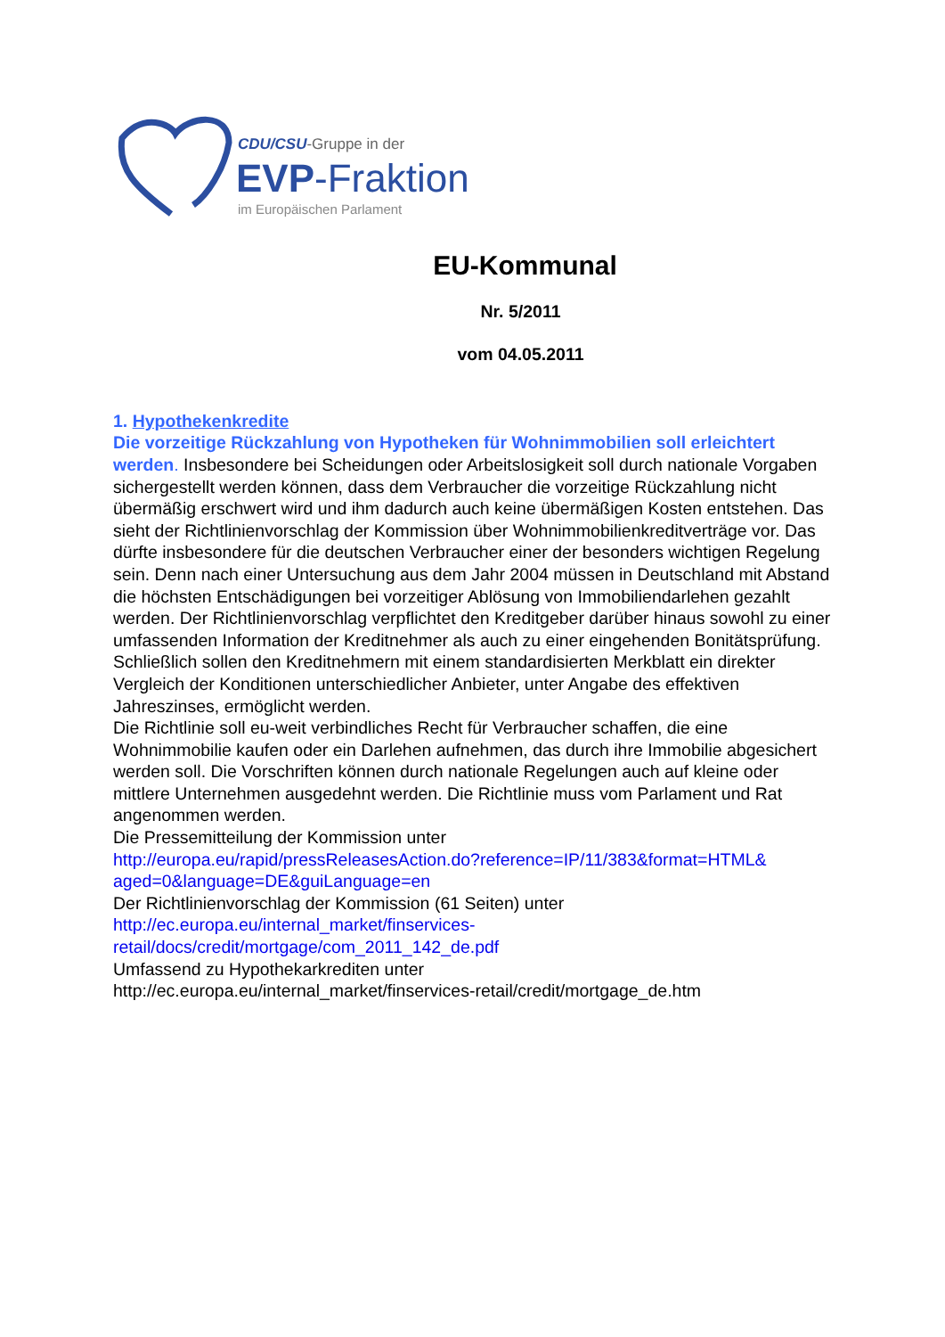CDU/CSU-Gruppe in der
EVP-Fraktion
im Europäischen Parlament
EU-Kommunal
Nr. 5/2011
vom 04.05.2011
1. Hypothekenkredite
Die vorzeitige Rückzahlung von Hypotheken für Wohnimmobilien soll erleichtert werden. Insbesondere bei Scheidungen oder Arbeitslosigkeit soll durch nationale Vorgaben sichergestellt werden können, dass dem Verbraucher die vorzeitige Rückzahlung nicht übermäßig erschwert wird und ihm dadurch auch keine übermäßigen Kosten entstehen. Das sieht der Richtlinienvorschlag der Kommission über Wohnimmobilienkreditverträge vor. Das dürfte insbesondere für die deutschen Verbraucher einer der besonders wichtigen Regelung sein. Denn nach einer Untersuchung aus dem Jahr 2004 müssen in Deutschland mit Abstand die höchsten Entschädigungen bei vorzeitiger Ablösung von Immobiliendarlehen gezahlt werden. Der Richtlinienvorschlag verpflichtet den Kreditgeber darüber hinaus sowohl zu einer umfassenden Information der Kreditnehmer als auch zu einer eingehenden Bonitätsprüfung. Schließlich sollen den Kreditnehmern mit einem standardisierten Merkblatt ein direkter Vergleich der Konditionen unterschiedlicher Anbieter, unter Angabe des effektiven Jahreszinses, ermöglicht werden.
Die Richtlinie soll eu-weit verbindliches Recht für Verbraucher schaffen, die eine Wohnimmobilie kaufen oder ein Darlehen aufnehmen, das durch ihre Immobilie abgesichert werden soll. Die Vorschriften können durch nationale Regelungen auch auf kleine oder mittlere Unternehmen ausgedehnt werden. Die Richtlinie muss vom Parlament und Rat angenommen werden.
Die Pressemitteilung der Kommission unter
http://europa.eu/rapid/pressReleasesAction.do?reference=IP/11/383&format=HTML& aged=0&language=DE&guiLanguage=en
Der Richtlinienvorschlag der Kommission (61 Seiten) unter
http://ec.europa.eu/internal_market/finservices-
retail/docs/credit/mortgage/com_2011_142_de.pdf
Umfassend zu Hypothekarkrediten unter
http://ec.europa.eu/internal_market/finservices-retail/credit/mortgage_de.htm